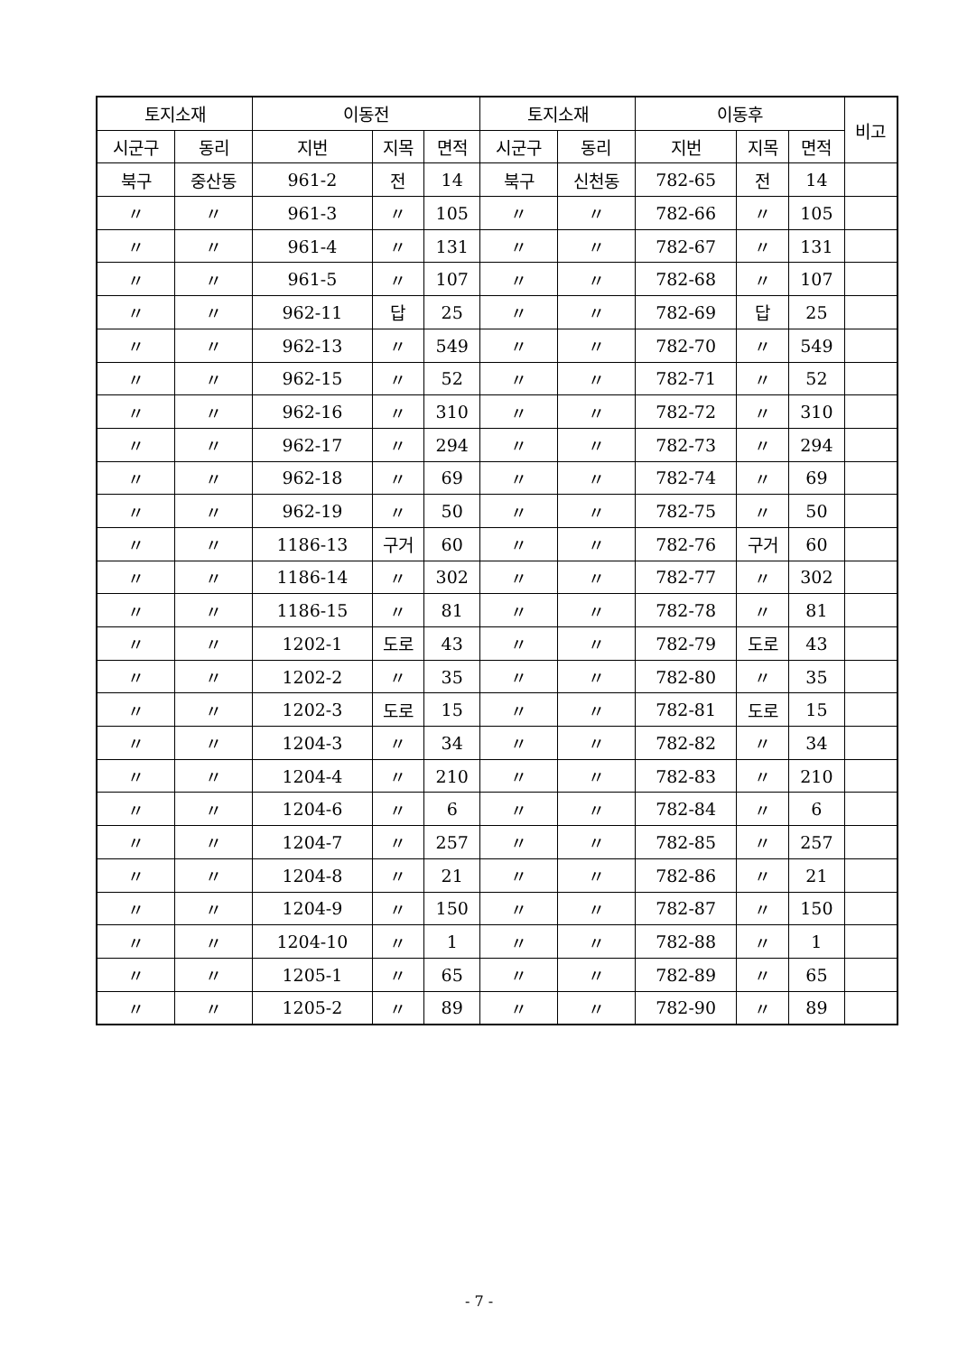| 토지소재 | | 이동전 | | | 토지소재 | | 이동후 | | | 비고 |
| --- | --- | --- | --- | --- | --- | --- | --- | --- | --- | --- |
| 시군구 | 동리 | 지번 | 지목 | 면적 | 시군구 | 동리 | 지번 | 지목 | 면적 | |
| 북구 | 중산동 | 961-2 | 전 | 14 | 북구 | 신천동 | 782-65 | 전 | 14 | |
| 〃 | 〃 | 961-3 | 〃 | 105 | 〃 | 〃 | 782-66 | 〃 | 105 | |
| 〃 | 〃 | 961-4 | 〃 | 131 | 〃 | 〃 | 782-67 | 〃 | 131 | |
| 〃 | 〃 | 961-5 | 〃 | 107 | 〃 | 〃 | 782-68 | 〃 | 107 | |
| 〃 | 〃 | 962-11 | 답 | 25 | 〃 | 〃 | 782-69 | 답 | 25 | |
| 〃 | 〃 | 962-13 | 〃 | 549 | 〃 | 〃 | 782-70 | 〃 | 549 | |
| 〃 | 〃 | 962-15 | 〃 | 52 | 〃 | 〃 | 782-71 | 〃 | 52 | |
| 〃 | 〃 | 962-16 | 〃 | 310 | 〃 | 〃 | 782-72 | 〃 | 310 | |
| 〃 | 〃 | 962-17 | 〃 | 294 | 〃 | 〃 | 782-73 | 〃 | 294 | |
| 〃 | 〃 | 962-18 | 〃 | 69 | 〃 | 〃 | 782-74 | 〃 | 69 | |
| 〃 | 〃 | 962-19 | 〃 | 50 | 〃 | 〃 | 782-75 | 〃 | 50 | |
| 〃 | 〃 | 1186-13 | 구거 | 60 | 〃 | 〃 | 782-76 | 구거 | 60 | |
| 〃 | 〃 | 1186-14 | 〃 | 302 | 〃 | 〃 | 782-77 | 〃 | 302 | |
| 〃 | 〃 | 1186-15 | 〃 | 81 | 〃 | 〃 | 782-78 | 〃 | 81 | |
| 〃 | 〃 | 1202-1 | 도로 | 43 | 〃 | 〃 | 782-79 | 도로 | 43 | |
| 〃 | 〃 | 1202-2 | 〃 | 35 | 〃 | 〃 | 782-80 | 〃 | 35 | |
| 〃 | 〃 | 1202-3 | 도로 | 15 | 〃 | 〃 | 782-81 | 도로 | 15 | |
| 〃 | 〃 | 1204-3 | 〃 | 34 | 〃 | 〃 | 782-82 | 〃 | 34 | |
| 〃 | 〃 | 1204-4 | 〃 | 210 | 〃 | 〃 | 782-83 | 〃 | 210 | |
| 〃 | 〃 | 1204-6 | 〃 | 6 | 〃 | 〃 | 782-84 | 〃 | 6 | |
| 〃 | 〃 | 1204-7 | 〃 | 257 | 〃 | 〃 | 782-85 | 〃 | 257 | |
| 〃 | 〃 | 1204-8 | 〃 | 21 | 〃 | 〃 | 782-86 | 〃 | 21 | |
| 〃 | 〃 | 1204-9 | 〃 | 150 | 〃 | 〃 | 782-87 | 〃 | 150 | |
| 〃 | 〃 | 1204-10 | 〃 | 1 | 〃 | 〃 | 782-88 | 〃 | 1 | |
| 〃 | 〃 | 1205-1 | 〃 | 65 | 〃 | 〃 | 782-89 | 〃 | 65 | |
| 〃 | 〃 | 1205-2 | 〃 | 89 | 〃 | 〃 | 782-90 | 〃 | 89 | |
- 7 -